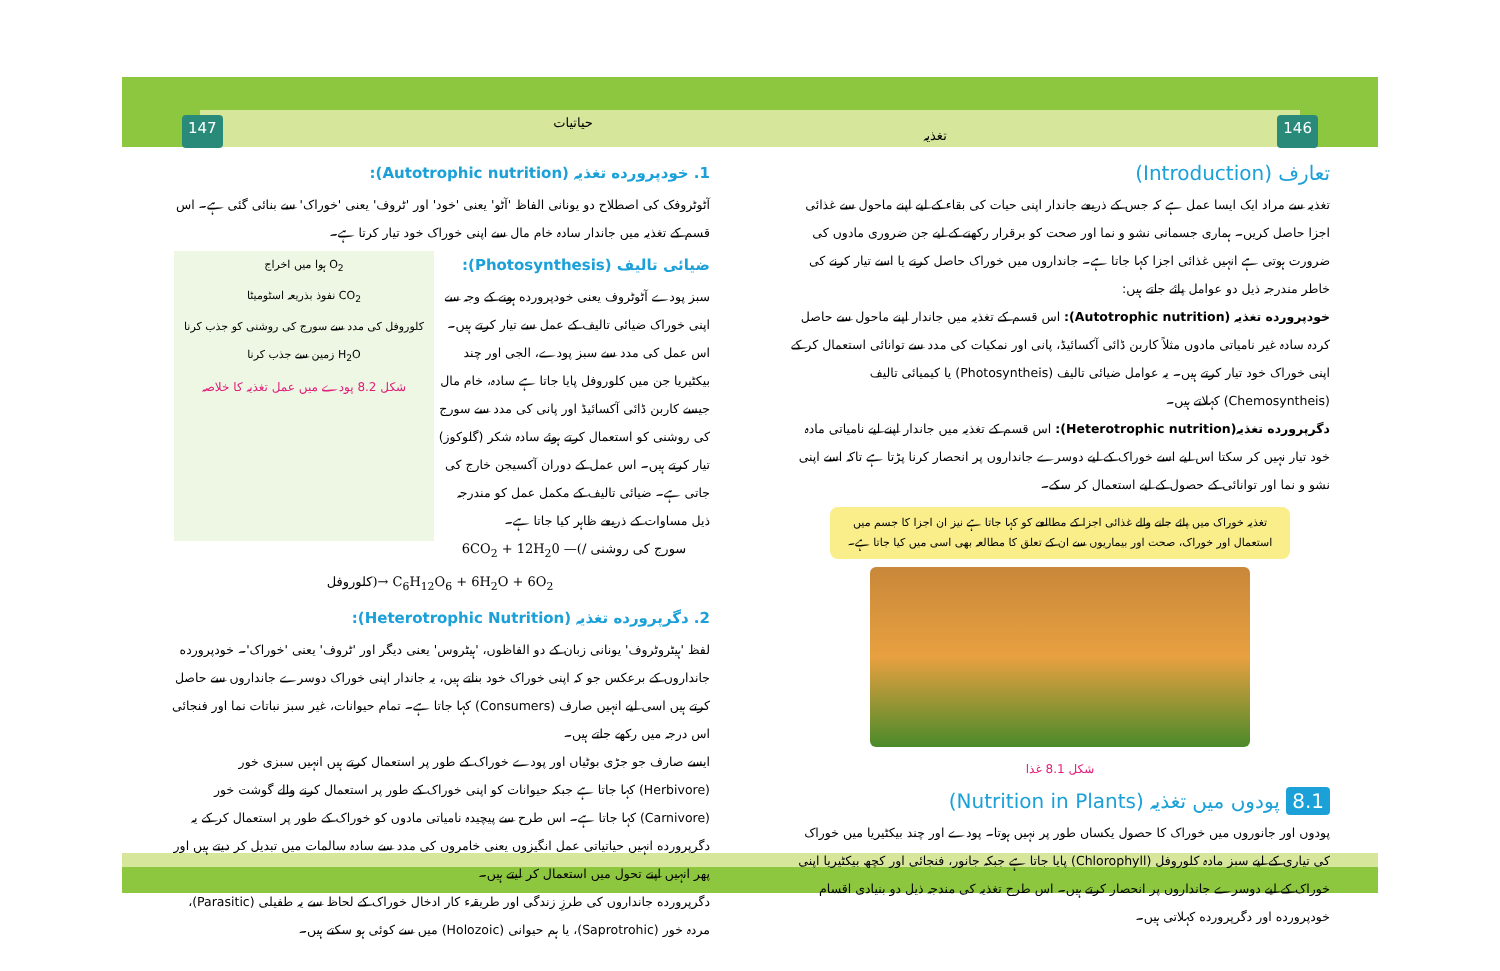147 حیاتیات تغذیہ 146
تعارف (Introduction)
تغذیہ سے مراد ایک ایسا عمل ہے کہ جس کے ذریعے جاندار اپنی حیات کی بقاء کے لیے اپنے ماحول سے غذائی اجزا حاصل کریں۔ ہماری جسمانی نشو و نما اور صحت کو برقرار رکھنے کے لیے جن ضروری مادوں کی ضرورت ہوتی ہے انہیں غذائی اجزا کہا جاتا ہے۔ جانداروں میں خوراک حاصل کرنے یا اسے تیار کرنے کی خاطر مندرجہ ذیل دو عوامل پائے جاتے ہیں:
خودپرورده تغذیہ (Autotrophic nutrition): اس قسم کے تغذیہ میں جاندار اپنے ماحول سے حاصل کردہ سادہ غیر نامیاتی مادوں مثلاً کاربن ڈائی آکسائیڈ، پانی اور نمکیات کی مدد سے توانائی استعمال کر کے اپنی خوراک خود تیار کرتے ہیں۔ یہ عوامل ضیائی تالیف (Photosyntheis) یا کیمیائی تالیف (Chemosyntheis) کہلاتے ہیں۔
دگرپرورده تغذیہ(Heterotrophic nutrition): اس قسم کے تغذیہ میں جاندار اپنے لیے نامیاتی مادہ خود تیار نہیں کر سکتا اس لیے اسے خوراک کے لیے دوسرے جانداروں پر انحصار کرنا پڑتا ہے تاکہ اسے اپنی نشو و نما اور توانائی کے حصول کے لیے استعمال کر سکے۔
تغذیہ خوراک میں پائے جانے والے غذائی اجزا کے مطالعے کو کہا جاتا ہے نیز ان اجزا کا جسم میں استعمال اور خوراک، صحت اور بیماریوں سے ان کے تعلق کا مطالعہ بھی اسی میں کیا جاتا ہے۔
شکل 8.1 غذا
8.1 پودوں میں تغذیہ (Nutrition in Plants)
پودوں اور جانوروں میں خوراک کا حصول یکساں طور پر نہیں ہوتا۔ پودے اور چند بیکٹیریا میں خوراک کی تیاری کے لیے سبز مادہ کلوروفل (Chlorophyll) پایا جاتا ہے جبکہ جانور، فنجائی اور کچھ بیکٹیریا اپنی خوراک کے لیے دوسرے جانداروں پر انحصار کرتے ہیں۔ اس طرح تغذیہ کی مندجہ ذیل دو بنیادی اقسام خودپرورده اور دگرپرورده کہلاتی ہیں۔
1. خودپرورده تغذیہ (Autotrophic nutrition):
آٹوٹروفک کی اصطلاح دو یونانی الفاظ 'آٹو' یعنی 'خود' اور 'ٹروف' یعنی 'خوراک' سے بنائی گئی ہے۔ اس قسم کے تغذیہ میں جاندار سادہ خام مال سے اپنی خوراک خود تیار کرتا ہے۔
O<sub>2</sub> ہوا میں اخراج
CO<sub>2</sub> نفوذ بذریعہ اسٹومیٹا
کلوروفل کی مدد سے سورج کی روشنی کو جذب کرنا
H<sub>2</sub>O زمین سے جذب کرنا
شکل 8.2 پودے میں عمل تغذیہ کا خلاصہ
ضیائی تالیف (Photosynthesis):
سبز پودے آٹوٹروف یعنی خودپرورده ہونے کے وجہ سے اپنی خوراک ضیائی تالیف کے عمل سے تیار کرتے ہیں۔ اس عمل کی مدد سے سبز پودے، الجی اور چند بیکٹیریا جن میں کلوروفل پایا جاتا ہے سادہ، خام مال جیسے کاربن ڈائی آکسائیڈ اور پانی کی مدد سے سورج کی روشنی کو استعمال کرتے ہوئے سادہ شکر (گلوکوز) تیار کرتے ہیں۔ اس عمل کے دوران آکسیجن خارج کی جاتی ہے۔ ضیائی تالیف کے مکمل عمل کو مندرجہ ذیل مساوات کے ذریعے ظاہر کیا جاتا ہے۔
6CO<sub>2</sub> + 12H<sub>2</sub>0 —(سورج کی روشنی / کلوروفل)→ C<sub>6</sub>H<sub>12</sub>O<sub>6</sub> + 6H<sub>2</sub>O + 6O<sub>2</sub>
2. دگرپرورده تغذیہ (Heterotrophic Nutrition):
لفظ 'ہیٹروٹروف' یونانی زبان کے دو الفاظوں، 'ہیٹروس' یعنی دیگر اور 'ٹروف' یعنی 'خوراک'۔ خودپرورده جانداروں کے برعکس جو کہ اپنی خوراک خود بناتے ہیں، یہ جاندار اپنی خوراک دوسرے جانداروں سے حاصل کرتے ہیں اسی لیے انہیں صارف (Consumers) کہا جاتا ہے۔ تمام حیوانات، غیر سبز نباتات نما اور فنجائی اس درجہ میں رکھے جاتے ہیں۔
ایسے صارف جو جڑی بوٹیاں اور پودے خوراک کے طور پر استعمال کرتے ہیں انہیں سبزی خور (Herbivore) کہا جاتا ہے جبکہ حیوانات کو اپنی خوراک کے طور پر استعمال کرنے والے گوشت خور (Carnivore) کہا جاتا ہے۔ اس طرح سے پیچیدہ نامیاتی مادوں کو خوراک کے طور پر استعمال کر کے یہ دگرپرورده انہیں حیاتیاتی عمل انگیزوں یعنی خامروں کی مدد سے سادہ سالمات میں تبدیل کر دیتے ہیں اور پھر انہیں اپنے تحول میں استعمال کر لیتے ہیں۔
دگرپرورده جانداروں کی طرزِ زندگی اور طریقہء کار ادخال خوراک کے لحاظ سے یہ طفیلی (Parasitic)، مردہ خور (Saprotrohic)، یا ہم حیوانی (Holozoic) میں سے کوئی ہو سکتے ہیں۔